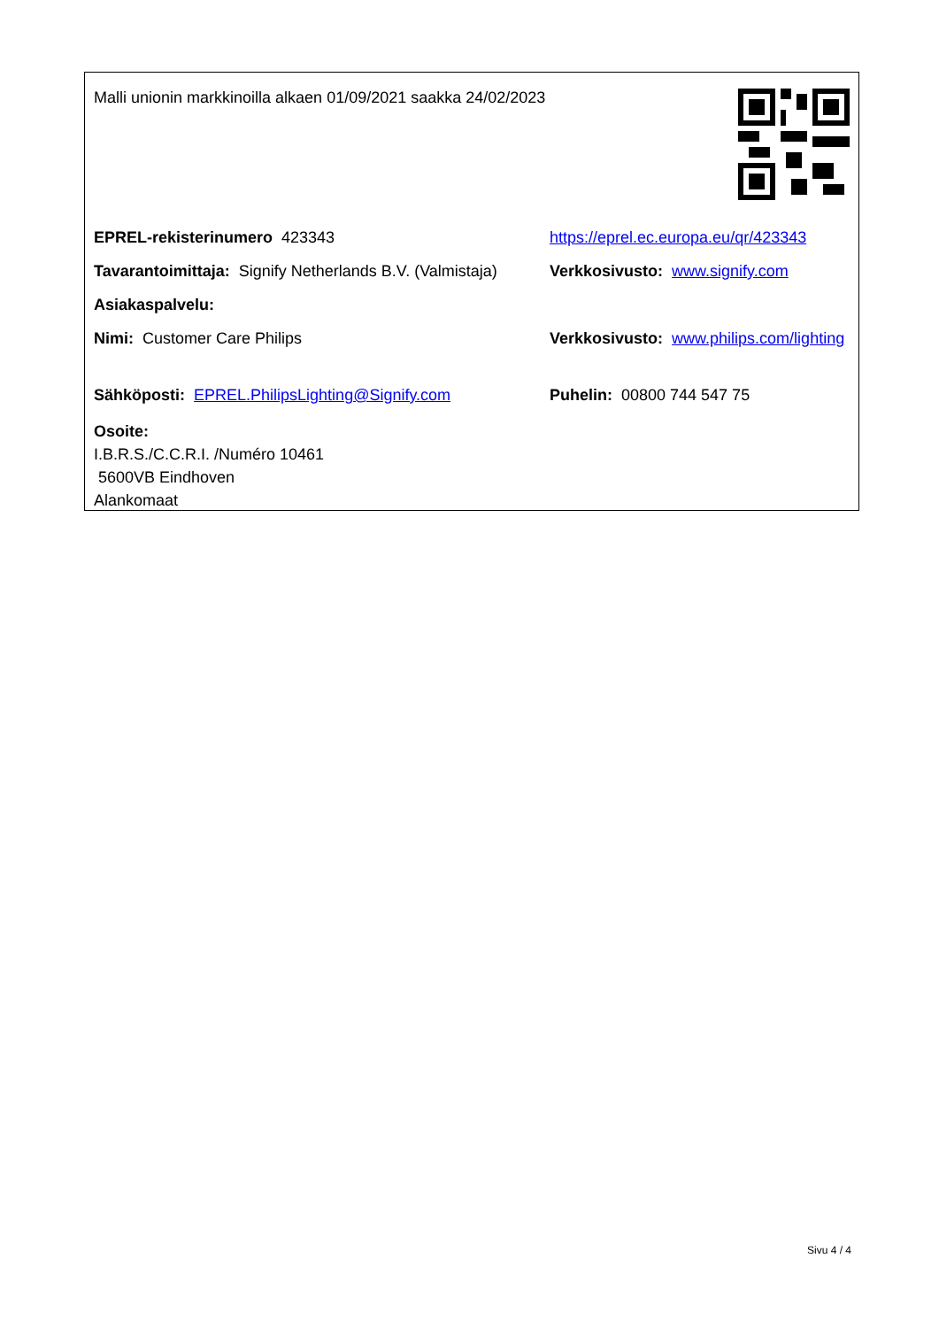Malli unionin markkinoilla alkaen 01/09/2021 saakka 24/02/2023
EPREL-rekisterinumero 423343 https://eprel.ec.europa.eu/qr/423343
Tavarantoimittaja: Signify Netherlands B.V. (Valmistaja)
Verkkosivusto: www.signify.com
Asiakaspalvelu:
Nimi: Customer Care Philips Verkkosivusto: www.philips.com/lighting
Sähköposti: EPREL.PhilipsLighting@Signify.com Puhelin: 00800 744 547 75
Osoite:
I.B.R.S./C.C.R.I. /Numéro 10461
5600VB Eindhoven
Alankomaat
Sivu 4 / 4